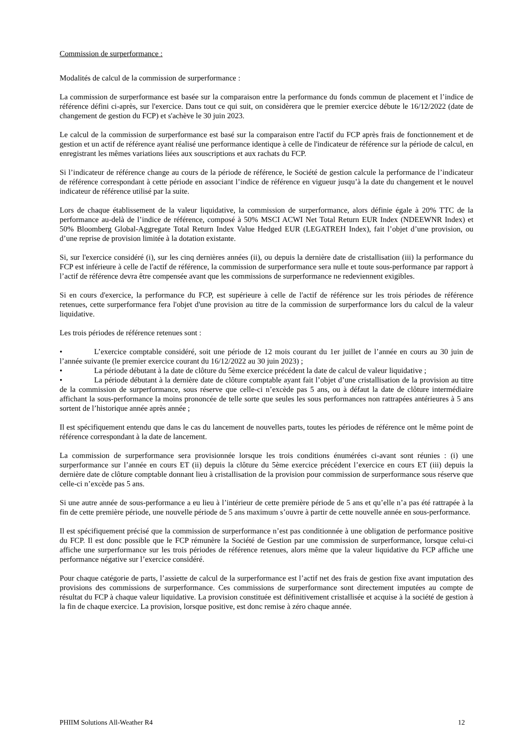Commission de surperformance :
Modalités de calcul de la commission de surperformance :
La commission de surperformance est basée sur la comparaison entre la performance du fonds commun de placement et l’indice de référence défini ci-après, sur l'exercice. Dans tout ce qui suit, on considèrera que le premier exercice débute le 16/12/2022 (date de changement de gestion du FCP) et s'achève le 30 juin 2023.
Le calcul de la commission de surperformance est basé sur la comparaison entre l'actif du FCP après frais de fonctionnement et de gestion et un actif de référence ayant réalisé une performance identique à celle de l'indicateur de référence sur la période de calcul, en enregistrant les mêmes variations liées aux souscriptions et aux rachats du FCP.
Si l’indicateur de référence change au cours de la période de référence, le Société de gestion calcule la performance de l’indicateur de référence correspondant à cette période en associant l’indice de référence en vigueur jusqu’à la date du changement et le nouvel indicateur de référence utilisé par la suite.
Lors de chaque établissement de la valeur liquidative, la commission de surperformance, alors définie égale à 20% TTC de la performance au-delà de l’indice de référence, composé à 50% MSCI ACWI Net Total Return EUR Index (NDEEWNR Index) et 50% Bloomberg Global-Aggregate Total Return Index Value Hedged EUR (LEGATREH Index), fait l’objet d’une provision, ou d’une reprise de provision limitée à la dotation existante.
Si, sur l'exercice considéré (i), sur les cinq dernières années (ii), ou depuis la dernière date de cristallisation (iii) la performance du FCP est inférieure à celle de l'actif de référence, la commission de surperformance sera nulle et toute sous-performance par rapport à l’actif de référence devra être compensée avant que les commissions de surperformance ne redeviennent exigibles.
Si en cours d'exercice, la performance du FCP, est supérieure à celle de l'actif de référence sur les trois périodes de référence retenues, cette surperformance fera l'objet d'une provision au titre de la commission de surperformance lors du calcul de la valeur liquidative.
Les trois périodes de référence retenues sont :
• L’exercice comptable considéré, soit une période de 12 mois courant du 1er juillet de l’année en cours au 30 juin de l’année suivante (le premier exercice courant du 16/12/2022 au 30 juin 2023) ;
• La période débutant à la date de clôture du 5ème exercice précédent la date de calcul de valeur liquidative ;
• La période débutant à la dernière date de clôture comptable ayant fait l’objet d’une cristallisation de la provision au titre de la commission de surperformance, sous réserve que celle-ci n’excède pas 5 ans, ou à défaut la date de clôture intermédiaire affichant la sous-performance la moins prononcée de telle sorte que seules les sous performances non rattrapées antérieures à 5 ans sortent de l’historique année après année ;
Il est spécifiquement entendu que dans le cas du lancement de nouvelles parts, toutes les périodes de référence ont le même point de référence correspondant à la date de lancement.
La commission de surperformance sera provisionnée lorsque les trois conditions énumérées ci-avant sont réunies : (i) une surperformance sur l’année en cours ET (ii) depuis la clôture du 5ème exercice précédent l’exercice en cours ET (iii) depuis la dernière date de clôture comptable donnant lieu à cristallisation de la provision pour commission de surperformance sous réserve que celle-ci n’excède pas 5 ans.
Si une autre année de sous-performance a eu lieu à l’intérieur de cette première période de 5 ans et qu’elle n’a pas été rattrapée à la fin de cette première période, une nouvelle période de 5 ans maximum s’ouvre à partir de cette nouvelle année en sous-performance.
Il est spécifiquement précisé que la commission de surperformance n’est pas conditionnée à une obligation de performance positive du FCP. Il est donc possible que le FCP rémunère la Société de Gestion par une commission de surperformance, lorsque celui-ci affiche une surperformance sur les trois périodes de référence retenues, alors même que la valeur liquidative du FCP affiche une performance négative sur l’exercice considéré.
Pour chaque catégorie de parts, l’assiette de calcul de la surperformance est l’actif net des frais de gestion fixe avant imputation des provisions des commissions de surperformance. Ces commissions de surperformance sont directement imputées au compte de résultat du FCP à chaque valeur liquidative. La provision constituée est définitivement cristallisée et acquise à la société de gestion à la fin de chaque exercice. La provision, lorsque positive, est donc remise à zéro chaque année.
PHIIM Solutions All-Weather R4 12